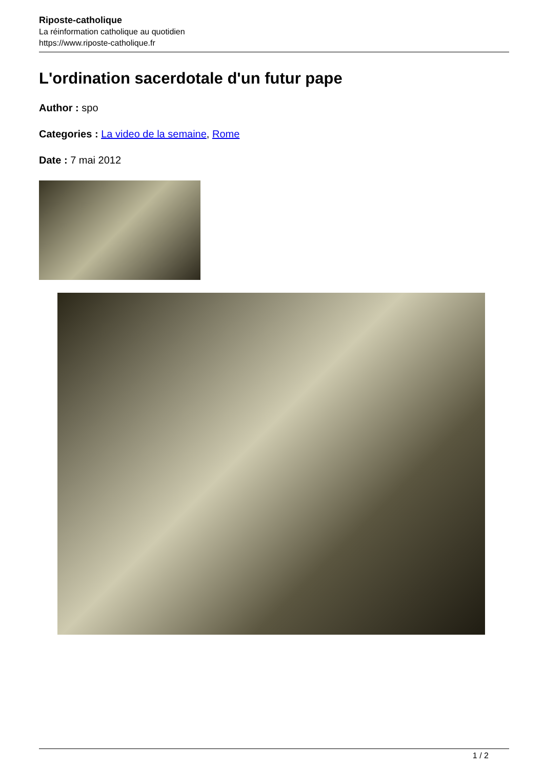Riposte-catholique
La réinformation catholique au quotidien
https://www.riposte-catholique.fr
L'ordination sacerdotale d'un futur pape
Author : spo
Categories : La video de la semaine, Rome
Date : 7 mai 2012
1 / 2